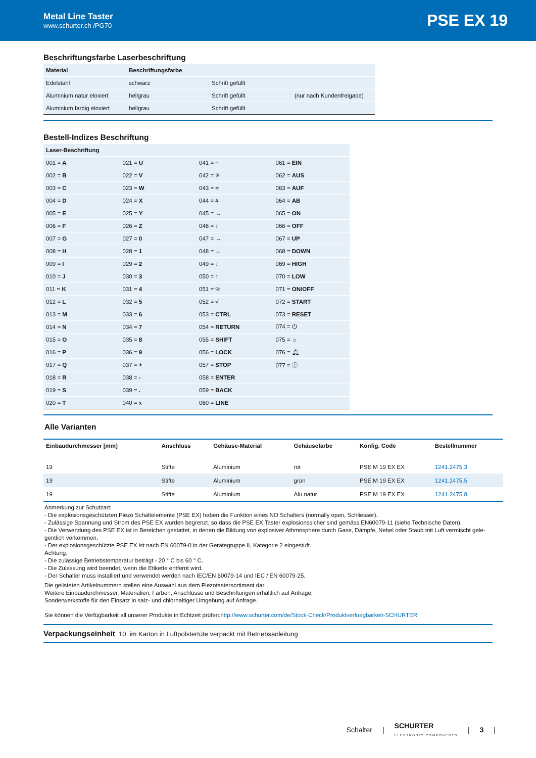Metal Line Taster
www.schurter.ch /PG70
PSE EX 19
Beschriftungsfarbe Laserbeschriftung
| Material | Beschriftungsfarbe | | |
| --- | --- | --- | --- |
| Edelstahl | schwarz | Schrift gefüllt | |
| Aluminium natur eloxiert | hellgrau | Schrift gefüllt | (nur nach Kundenfreigabe) |
| Aluminium farbig eloxiert | hellgrau | Schrift gefüllt | |
Bestell-Indizes Beschriftung
| Laser-Beschriftung | | | |
| --- | --- | --- | --- |
| 001 = A | 021 = U | 041 = ÷ | 061 = EIN |
| 002 = B | 022 = V | 042 = ✳ | 062 = AUS |
| 003 = C | 023 = W | 043 = = | 063 = AUF |
| 004 = D | 024 = X | 044 = # | 064 = AB |
| 005 = E | 025 = Y | 045 = ↔ | 065 = ON |
| 006 = F | 026 = Z | 046 = ↕ | 066 = OFF |
| 007 = G | 027 = 0 | 047 = → | 067 = UP |
| 008 = H | 028 = 1 | 048 = ← | 068 = DOWN |
| 009 = I | 029 = 2 | 049 = ↓ | 069 = HIGH |
| 010 = J | 030 = 3 | 050 = ↑ | 070 = LOW |
| 011 = K | 031 = 4 | 051 = % | 071 = ON/OFF |
| 012 = L | 032 = 5 | 052 = √ | 072 = START |
| 013 = M | 033 = 6 | 053 = CTRL | 073 = RESET |
| 014 = N | 034 = 7 | 054 = RETURN | 074 = ⏻ |
| 015 = O | 035 = 8 | 055 = SHIFT | 075 = ☼ |
| 016 = P | 036 = 9 | 056 = LOCK | 076 = 🔔︎ |
| 017 = Q | 037 = + | 057 = STOP | 077 = ⓘ |
| 018 = R | 038 = - | 058 = ENTER | |
| 019 = S | 039 = . | 059 = BACK | |
| 020 = T | 040 = x | 060 = LINE | |
Alle Varianten
| Einbaudurchmesser [mm] | Anschluss | Gehäuse-Material | Gehäusefarbe | Konfig. Code | Bestellnummer |
| --- | --- | --- | --- | --- | --- |
| 19 | Stifte | Aluminium | rot | PSE M 19 EX EX | 1241.2475.3 |
| 19 | Stifte | Aluminium | grün | PSE M 19 EX EX | 1241.2475.5 |
| 19 | Stifte | Aluminium | Alu natur | PSE M 19 EX EX | 1241.2475.8 |
Anmerkung zur Schutzart:
- Die explosionsgeschützten Piezo Schaltelemente (PSE EX) haben die Funktion eines NO Schalters (normally open, Schliesser).
- Zulässige Spannung und Strom des PSE EX wurden begrenzt, so dass die PSE EX Taster explosionssicher sind gemäss EN60079-11 (siehe Technische Daten).
- Die Verwendung des PSE EX ist in Bereichen gestattet, in denen die Bildung von explosiver Athmosphere durch Gase, Dämpfe, Nebel oder Staub mit Luft vermischt gele-gentlich vorkommen.
- Der explosionsgeschützte PSE EX ist nach EN 60079-0 in der Gerätegruppe II, Kategorie 2 eingestuft.
Achtung:
- Die zulässige Betriebstemperatur beträgt - 20 ° C bis 60 ° C.
- Die Zulassung wird beendet, wenn die Etikette entfernt wird.
- Der Schalter muss installiert und verwendet werden nach IEC/EN 60079-14 und IEC / EN 60079-25.
Die gelisteten Artikelnummern stellen eine Auswahl aus dem Piezotastersortiment dar.
Weitere Einbaudurchmesser, Materialien, Farben, Anschlüsse und Beschriftungen erhältlich auf Anfrage.
Sonderwerkstoffe für den Einsatz in salz- und chlorhaltiger Umgebung auf Anfrage.
Sie können die Verfügbarkeit all unserer Produkte in Echtzeit prüfen:http://www.schurter.com/de/Stock-Check/Produktverfuegbarkeit-SCHURTER
Verpackungseinheit 10 im Karton in Luftpolstertüte verpackt mit Betriebsanleitung
Schalter | SCHURTER
ELECTRONIC COMPONENTS | 3 |